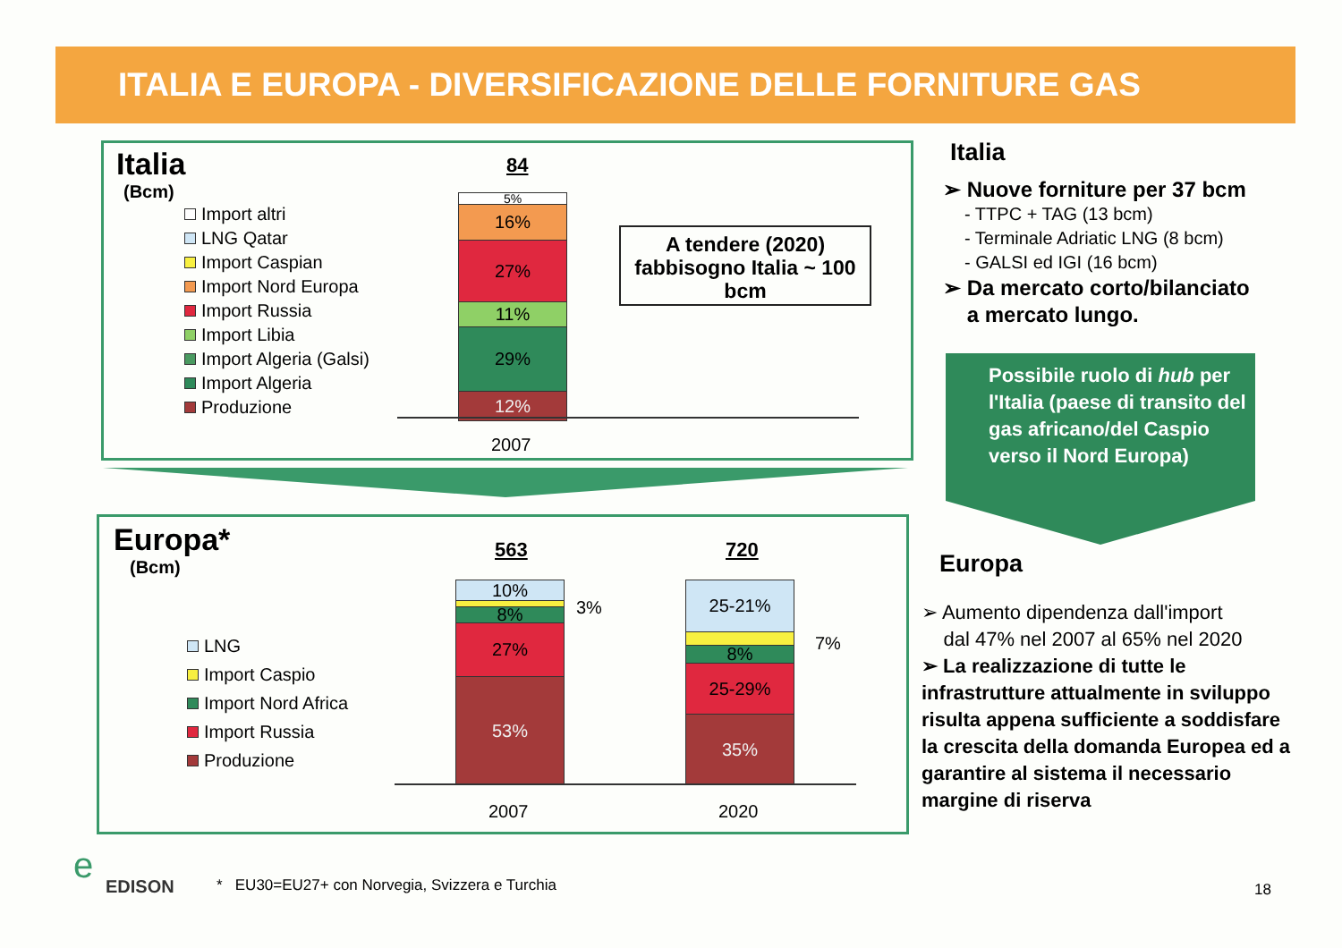ITALIA E EUROPA - DIVERSIFICAZIONE DELLE FORNITURE GAS
Italia
(Bcm)
Import altri
LNG Qatar
Import Caspian
Import Nord Europa
Import Russia
Import Libia
Import Algeria (Galsi)
Import Algeria
Produzione
84
5%
16%
27%
11%
29%
12%
2007
A tendere (2020) fabbisogno Italia ~ 100 bcm
Europa*
(Bcm)
LNG
Import Caspio
Import Nord Africa
Import Russia
Produzione
563
10%
8%
27%
53%
3%
720
25-21%
8%
25-29%
35%
7%
2007 2020
Italia
➢ Nuove forniture per 37 bcm
- TTPC + TAG (13 bcm)
- Terminale Adriatic LNG (8 bcm)
- GALSI ed IGI (16 bcm)
➢ Da mercato corto/bilanciato
a mercato lungo.
Possibile ruolo di hub per l'Italia (paese di transito del gas africano/del Caspio verso il Nord Europa)
Europa
➢ Aumento dipendenza dall'import
dal 47% nel 2007 al 65% nel 2020
➢ La realizzazione di tutte le infrastrutture attualmente in sviluppo risulta appena sufficiente a soddisfare la crescita della domanda Europea ed a garantire al sistema il necessario margine di riserva
e EDISON
* EU30=EU27+ con Norvegia, Svizzera e Turchia
18